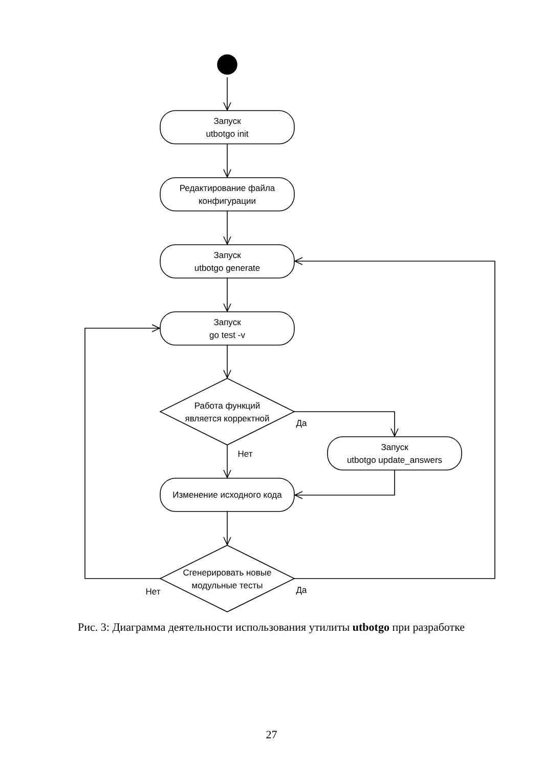Запуск
utbotgo init
Редактирование файла
конфигурации
Запуск
utbotgo generate
Запуск
go test -v
Работа функций
является корректной
Да
Нет
Запуск
utbotgo update_answers
Изменение исходного кода
Сгенерировать новые
модульные тесты
Нет
Да
Рис. 3: Диаграмма деятельности использования утилиты utbotgo при разработке
27